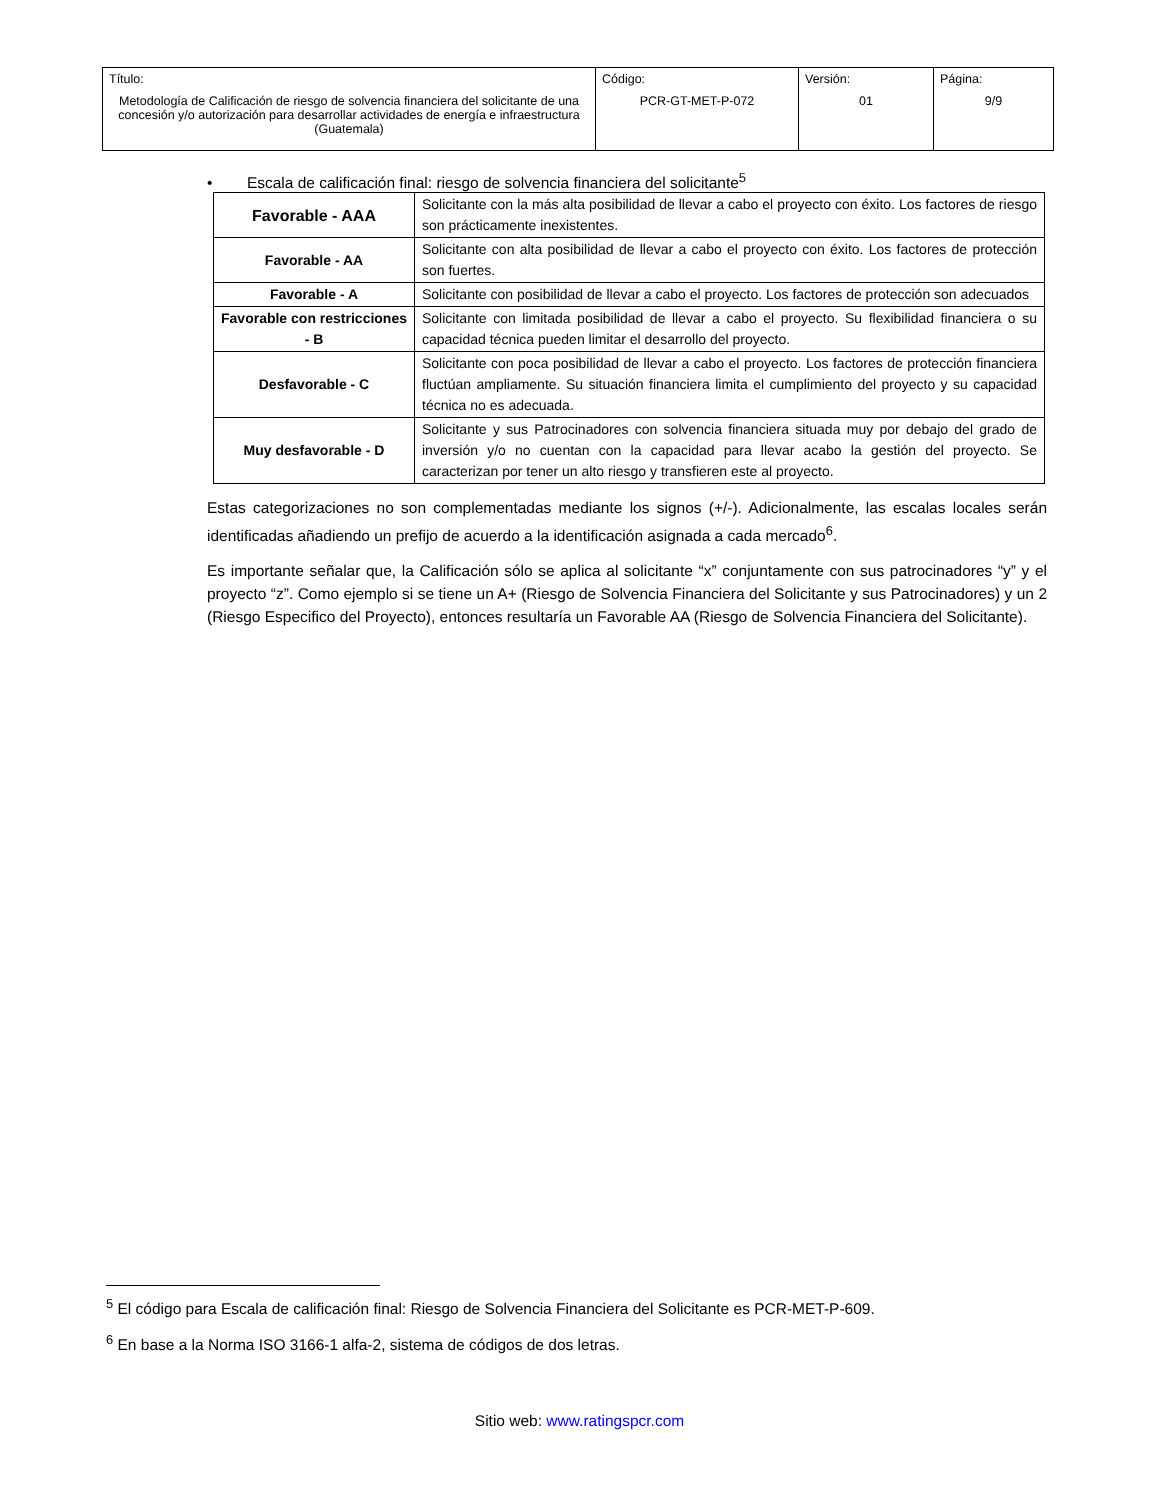| Título: Metodología de Calificación de riesgo de solvencia financiera del solicitante de una concesión y/o autorización para desarrollar actividades de energía e infraestructura (Guatemala) | Código: PCR-GT-MET-P-072 | Versión: 01 | Página: 9/9 |
• Escala de calificación final: riesgo de solvencia financiera del solicitante<sup>5</sup>
| Favorable - AAA | Solicitante con la más alta posibilidad de llevar a cabo el proyecto con éxito. Los factores de riesgo son prácticamente inexistentes. |
| Favorable - AA | Solicitante con alta posibilidad de llevar a cabo el proyecto con éxito. Los factores de protección son fuertes. |
| Favorable - A | Solicitante con posibilidad de llevar a cabo el proyecto. Los factores de protección son adecuados |
| Favorable con restricciones - B | Solicitante con limitada posibilidad de llevar a cabo el proyecto. Su flexibilidad financiera o su capacidad técnica pueden limitar el desarrollo del proyecto. |
| Desfavorable - C | Solicitante con poca posibilidad de llevar a cabo el proyecto. Los factores de protección financiera fluctúan ampliamente. Su situación financiera limita el cumplimiento del proyecto y su capacidad técnica no es adecuada. |
| Muy desfavorable - D | Solicitante y sus Patrocinadores con solvencia financiera situada muy por debajo del grado de inversión y/o no cuentan con la capacidad para llevar acabo la gestión del proyecto. Se caracterizan por tener un alto riesgo y transfieren este al proyecto. |
Estas categorizaciones no son complementadas mediante los signos (+/-). Adicionalmente, las escalas locales serán identificadas añadiendo un prefijo de acuerdo a la identificación asignada a cada mercado<sup>6</sup>.
Es importante señalar que, la Calificación sólo se aplica al solicitante “x” conjuntamente con sus patrocinadores “y” y el proyecto “z”. Como ejemplo si se tiene un A+ (Riesgo de Solvencia Financiera del Solicitante y sus Patrocinadores) y un 2 (Riesgo Especifico del Proyecto), entonces resultaría un Favorable AA (Riesgo de Solvencia Financiera del Solicitante).
<sup>5</sup> El código para Escala de calificación final: Riesgo de Solvencia Financiera del Solicitante es PCR-MET-P-609.
<sup>6</sup> En base a la Norma ISO 3166-1 alfa-2, sistema de códigos de dos letras.
Sitio web: www.ratingspcr.com